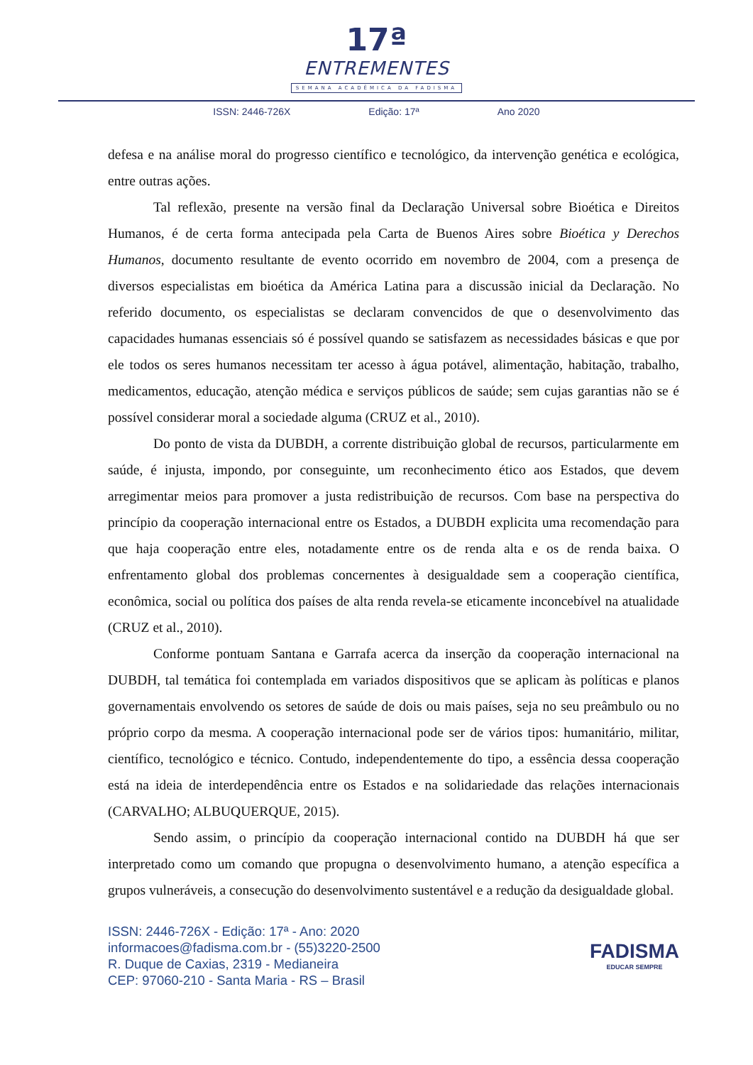17ª
ENTREMENTES
SEMANA ACADÊMICA DA FADISMA
ISSN: 2446-726X Edição: 17ª Ano 2020
defesa e na análise moral do progresso científico e tecnológico, da intervenção genética e ecológica, entre outras ações.
Tal reflexão, presente na versão final da Declaração Universal sobre Bioética e Direitos Humanos, é de certa forma antecipada pela Carta de Buenos Aires sobre Bioética y Derechos Humanos, documento resultante de evento ocorrido em novembro de 2004, com a presença de diversos especialistas em bioética da América Latina para a discussão inicial da Declaração. No referido documento, os especialistas se declaram convencidos de que o desenvolvimento das capacidades humanas essenciais só é possível quando se satisfazem as necessidades básicas e que por ele todos os seres humanos necessitam ter acesso à água potável, alimentação, habitação, trabalho, medicamentos, educação, atenção médica e serviços públicos de saúde; sem cujas garantias não se é possível considerar moral a sociedade alguma (CRUZ et al., 2010).
Do ponto de vista da DUBDH, a corrente distribuição global de recursos, particularmente em saúde, é injusta, impondo, por conseguinte, um reconhecimento ético aos Estados, que devem arregimentar meios para promover a justa redistribuição de recursos. Com base na perspectiva do princípio da cooperação internacional entre os Estados, a DUBDH explicita uma recomendação para que haja cooperação entre eles, notadamente entre os de renda alta e os de renda baixa. O enfrentamento global dos problemas concernentes à desigualdade sem a cooperação científica, econômica, social ou política dos países de alta renda revela-se eticamente inconcebível na atualidade (CRUZ et al., 2010).
Conforme pontuam Santana e Garrafa acerca da inserção da cooperação internacional na DUBDH, tal temática foi contemplada em variados dispositivos que se aplicam às políticas e planos governamentais envolvendo os setores de saúde de dois ou mais países, seja no seu preâmbulo ou no próprio corpo da mesma. A cooperação internacional pode ser de vários tipos: humanitário, militar, científico, tecnológico e técnico. Contudo, independentemente do tipo, a essência dessa cooperação está na ideia de interdependência entre os Estados e na solidariedade das relações internacionais (CARVALHO; ALBUQUERQUE, 2015).
Sendo assim, o princípio da cooperação internacional contido na DUBDH há que ser interpretado como um comando que propugna o desenvolvimento humano, a atenção específica a grupos vulneráveis, a consecução do desenvolvimento sustentável e a redução da desigualdade global.
ISSN: 2446-726X - Edição: 17ª - Ano: 2020
informacoes@fadisma.com.br - (55)3220-2500
R. Duque de Caxias, 2319 - Medianeira
CEP: 97060-210 - Santa Maria - RS – Brasil
FADISMA
EDUCAR SEMPRE